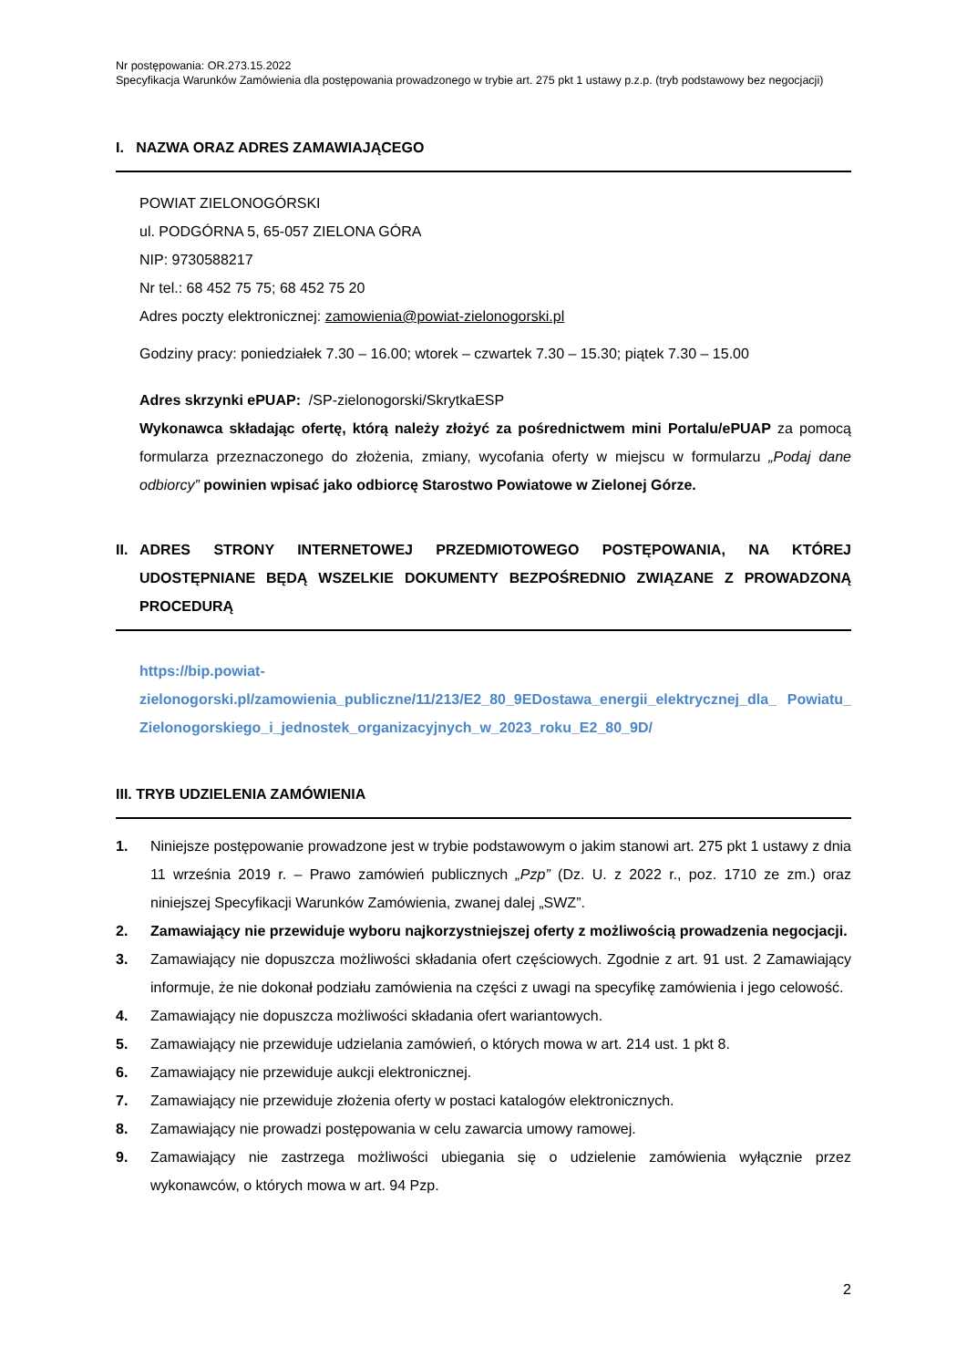Nr postępowania: OR.273.15.2022
Specyfikacja Warunków Zamówienia dla postępowania prowadzonego w trybie art. 275 pkt 1 ustawy p.z.p. (tryb podstawowy bez negocjacji)
I. NAZWA ORAZ ADRES ZAMAWIAJĄCEGO
POWIAT ZIELONOGÓRSKI
ul. PODGÓRNA 5, 65-057 ZIELONA GÓRA
NIP: 9730588217
Nr tel.: 68 452 75 75; 68 452 75 20
Adres poczty elektronicznej: zamowienia@powiat-zielonogorski.pl
Godziny pracy: poniedziałek 7.30 – 16.00; wtorek – czwartek 7.30 – 15.30; piątek 7.30 – 15.00
Adres skrzynki ePUAP: /SP-zielonogorski/SkrytkaESP
Wykonawca składając ofertę, którą należy złożyć za pośrednictwem mini Portalu/ePUAP za pomocą formularza przeznaczonego do złożenia, zmiany, wycofania oferty w miejscu w formularzu „Podaj dane odbiorcy” powinien wpisać jako odbiorcę Starostwo Powiatowe w Zielonej Górze.
II. ADRES STRONY INTERNETOWEJ PRZEDMIOTOWEGO POSTĘPOWANIA, NA KTÓREJ UDOSTĘPNIANE BĘDĄ WSZELKIE DOKUMENTY BEZPOŚREDNIO ZWIĄZANE Z PROWADZONĄ PROCEDURĄ
https://bip.powiat-
zielonogorski.pl/zamowienia_publiczne/11/213/E2_80_9EDostawa_energii_elektrycznej_dla_ Powiatu_Zielonogorskiego_i_jednostek_organizacyjnych_w_2023_roku_E2_80_9D/
III. TRYB UDZIELENIA ZAMÓWIENIA
1. Niniejsze postępowanie prowadzone jest w trybie podstawowym o jakim stanowi art. 275 pkt 1 ustawy z dnia 11 września 2019 r. – Prawo zamówień publicznych „Pzp” (Dz. U. z 2022 r., poz. 1710 ze zm.) oraz niniejszej Specyfikacji Warunków Zamówienia, zwanej dalej „SWZ”.
2. Zamawiający nie przewiduje wyboru najkorzystniejszej oferty z możliwością prowadzenia negocjacji.
3. Zamawiający nie dopuszcza możliwości składania ofert częściowych. Zgodnie z art. 91 ust. 2 Zamawiający informuje, że nie dokonał podziału zamówienia na części z uwagi na specyfikę zamówienia i jego celowość.
4. Zamawiający nie dopuszcza możliwości składania ofert wariantowych.
5. Zamawiający nie przewiduje udzielania zamówień, o których mowa w art. 214 ust. 1 pkt 8.
6. Zamawiający nie przewiduje aukcji elektronicznej.
7. Zamawiający nie przewiduje złożenia oferty w postaci katalogów elektronicznych.
8. Zamawiający nie prowadzi postępowania w celu zawarcia umowy ramowej.
9. Zamawiający nie zastrzega możliwości ubiegania się o udzielenie zamówienia wyłącznie przez wykonawców, o których mowa w art. 94 Pzp.
2